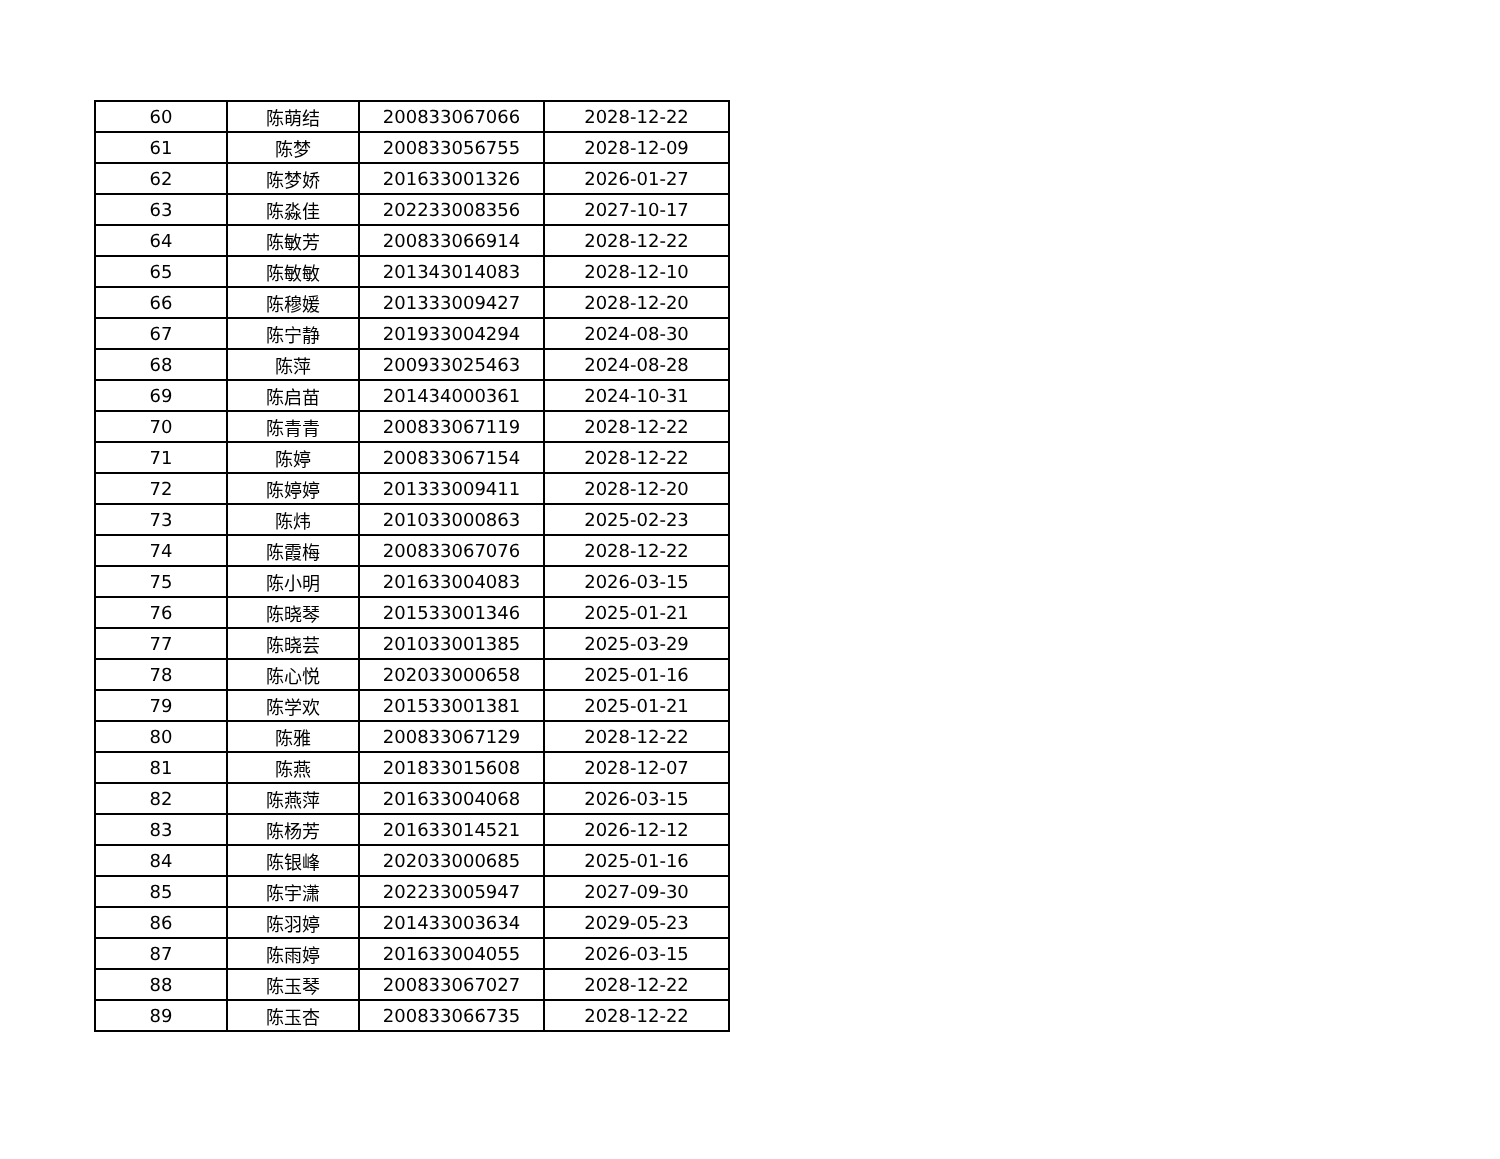| 60 | 陈萌结 | 200833067066 | 2028-12-22 |
| 61 | 陈梦 | 200833056755 | 2028-12-09 |
| 62 | 陈梦娇 | 201633001326 | 2026-01-27 |
| 63 | 陈淼佳 | 202233008356 | 2027-10-17 |
| 64 | 陈敏芳 | 200833066914 | 2028-12-22 |
| 65 | 陈敏敏 | 201343014083 | 2028-12-10 |
| 66 | 陈穆媛 | 201333009427 | 2028-12-20 |
| 67 | 陈宁静 | 201933004294 | 2024-08-30 |
| 68 | 陈萍 | 200933025463 | 2024-08-28 |
| 69 | 陈启苗 | 201434000361 | 2024-10-31 |
| 70 | 陈青青 | 200833067119 | 2028-12-22 |
| 71 | 陈婷 | 200833067154 | 2028-12-22 |
| 72 | 陈婷婷 | 201333009411 | 2028-12-20 |
| 73 | 陈炜 | 201033000863 | 2025-02-23 |
| 74 | 陈霞梅 | 200833067076 | 2028-12-22 |
| 75 | 陈小明 | 201633004083 | 2026-03-15 |
| 76 | 陈晓琴 | 201533001346 | 2025-01-21 |
| 77 | 陈晓芸 | 201033001385 | 2025-03-29 |
| 78 | 陈心悦 | 202033000658 | 2025-01-16 |
| 79 | 陈学欢 | 201533001381 | 2025-01-21 |
| 80 | 陈雅 | 200833067129 | 2028-12-22 |
| 81 | 陈燕 | 201833015608 | 2028-12-07 |
| 82 | 陈燕萍 | 201633004068 | 2026-03-15 |
| 83 | 陈杨芳 | 201633014521 | 2026-12-12 |
| 84 | 陈银峰 | 202033000685 | 2025-01-16 |
| 85 | 陈宇潇 | 202233005947 | 2027-09-30 |
| 86 | 陈羽婷 | 201433003634 | 2029-05-23 |
| 87 | 陈雨婷 | 201633004055 | 2026-03-15 |
| 88 | 陈玉琴 | 200833067027 | 2028-12-22 |
| 89 | 陈玉杏 | 200833066735 | 2028-12-22 |